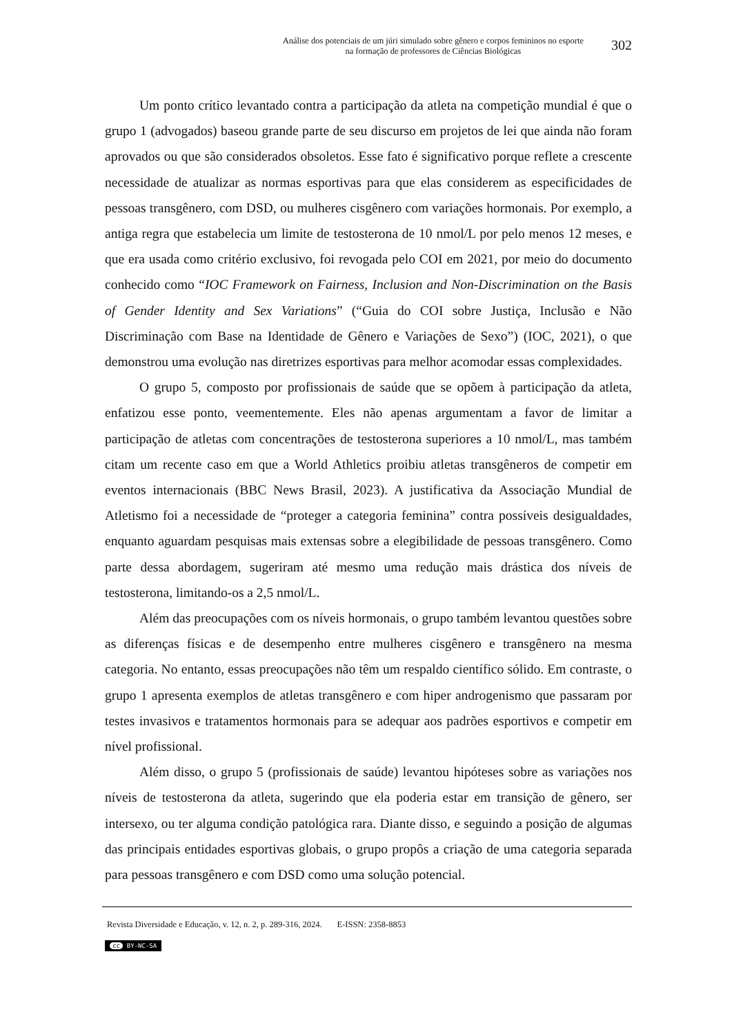Análise dos potenciais de um júri simulado sobre gênero e corpos femininos no esporte
na formação de professores de Ciências Biológicas
302
Um ponto crítico levantado contra a participação da atleta na competição mundial é que o grupo 1 (advogados) baseou grande parte de seu discurso em projetos de lei que ainda não foram aprovados ou que são considerados obsoletos. Esse fato é significativo porque reflete a crescente necessidade de atualizar as normas esportivas para que elas considerem as especificidades de pessoas transgênero, com DSD, ou mulheres cisgênero com variações hormonais. Por exemplo, a antiga regra que estabelecia um limite de testosterona de 10 nmol/L por pelo menos 12 meses, e que era usada como critério exclusivo, foi revogada pelo COI em 2021, por meio do documento conhecido como “IOC Framework on Fairness, Inclusion and Non-Discrimination on the Basis of Gender Identity and Sex Variations” (“Guia do COI sobre Justiça, Inclusão e Não Discriminação com Base na Identidade de Gênero e Variações de Sexo”) (IOC, 2021), o que demonstrou uma evolução nas diretrizes esportivas para melhor acomodar essas complexidades.
O grupo 5, composto por profissionais de saúde que se opõem à participação da atleta, enfatizou esse ponto, veementemente. Eles não apenas argumentam a favor de limitar a participação de atletas com concentrações de testosterona superiores a 10 nmol/L, mas também citam um recente caso em que a World Athletics proibiu atletas transgêneros de competir em eventos internacionais (BBC News Brasil, 2023). A justificativa da Associação Mundial de Atletismo foi a necessidade de “proteger a categoria feminina” contra possíveis desigualdades, enquanto aguardam pesquisas mais extensas sobre a elegibilidade de pessoas transgênero. Como parte dessa abordagem, sugeriram até mesmo uma redução mais drástica dos níveis de testosterona, limitando-os a 2,5 nmol/L.
Além das preocupações com os níveis hormonais, o grupo também levantou questões sobre as diferenças físicas e de desempenho entre mulheres cisgênero e transgênero na mesma categoria. No entanto, essas preocupações não têm um respaldo científico sólido. Em contraste, o grupo 1 apresenta exemplos de atletas transgênero e com hiper androgenismo que passaram por testes invasivos e tratamentos hormonais para se adequar aos padrões esportivos e competir em nível profissional.
Além disso, o grupo 5 (profissionais de saúde) levantou hipóteses sobre as variações nos níveis de testosterona da atleta, sugerindo que ela poderia estar em transição de gênero, ser intersexo, ou ter alguma condição patológica rara. Diante disso, e seguindo a posição de algumas das principais entidades esportivas globais, o grupo propôs a criação de uma categoria separada para pessoas transgênero e com DSD como uma solução potencial.
Revista Diversidade e Educação, v. 12, n. 2, p. 289-316, 2024. E-ISSN: 2358-8853
cc BY-NC-SA